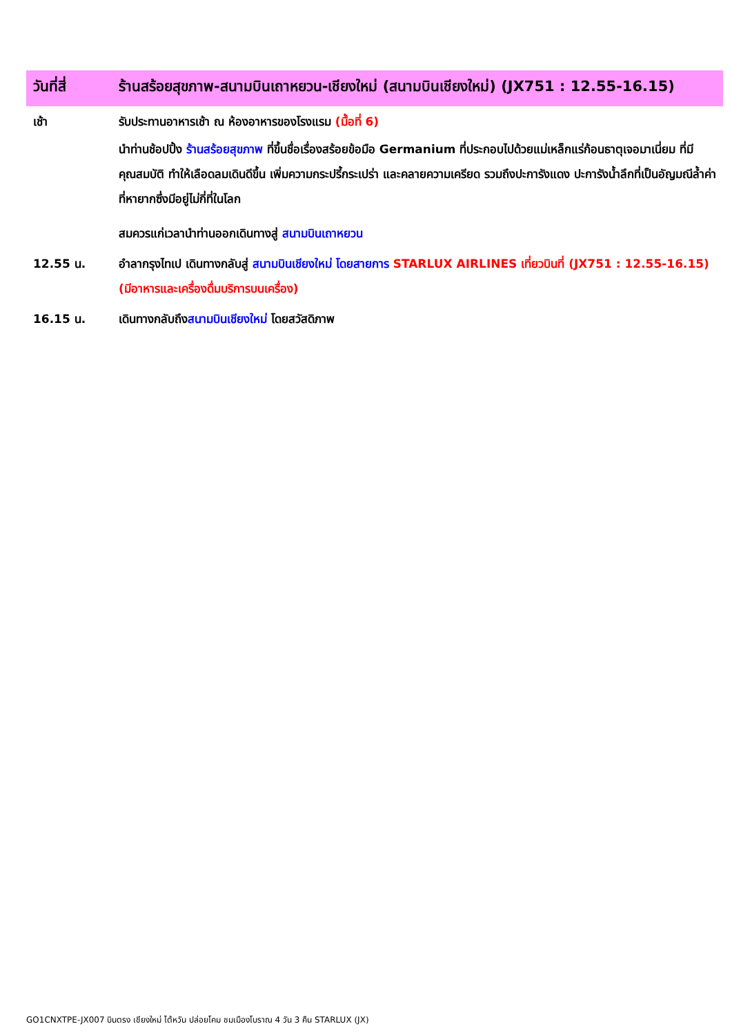| วันที่สี่ | ร้านสร้อยสุขภาพ-สนามบินเถาหยวน-เชียงใหม่ (สนามบินเชียงใหม่) (JX751 : 12.55-16.15) |
| เช้า | รับประทานอาหารเช้า ณ ห้องอาหารของโรงแรม (มื้อที่ 6) นำท่านช้อปปิ้ง ร้านสร้อยสุขภาพ ที่ขึ้นชื่อเรื่องสร้อยข้อมือ Germanium ที่ประกอบไปด้วยแม่เหล็กแร่ก้อนธาตุเจอมาเนี่ยม ที่มีคุณสมบัติ ทำให้เลือดลมเดินดีขึ้น เพิ่มความกระปรี้กระเปร่า และคลายความเครียด รวมถึงปะการังแดง ปะการังน้ำลึกที่เป็นอัญมณีล้ำค่าที่หายากซึ่งมีอยู่ไม่กี่ที่ในโลก สมควรแก่เวลานำท่านออกเดินทางสู่ สนามบินเถาหยวน |
| 12.55 น. | อำลากรุงไทเป เดินทางกลับสู่ สนามบินเชียงใหม่ โดยสายการ STARLUX AIRLINES เที่ยวบินที่ (JX751 : 12.55-16.15) (มีอาหารและเครื่องดื่มบริการบนเครื่อง) |
| 16.15 น. | เดินทางกลับถึง สนามบินเชียงใหม่ โดยสวัสดิภาพ |
GO1CNXTPE-JX007 บินตรง เชียงใหม่ ไต้หวัน ปล่อยโคม ชมเมืองโบราณ 4 วัน 3 คืน STARLUX (JX)